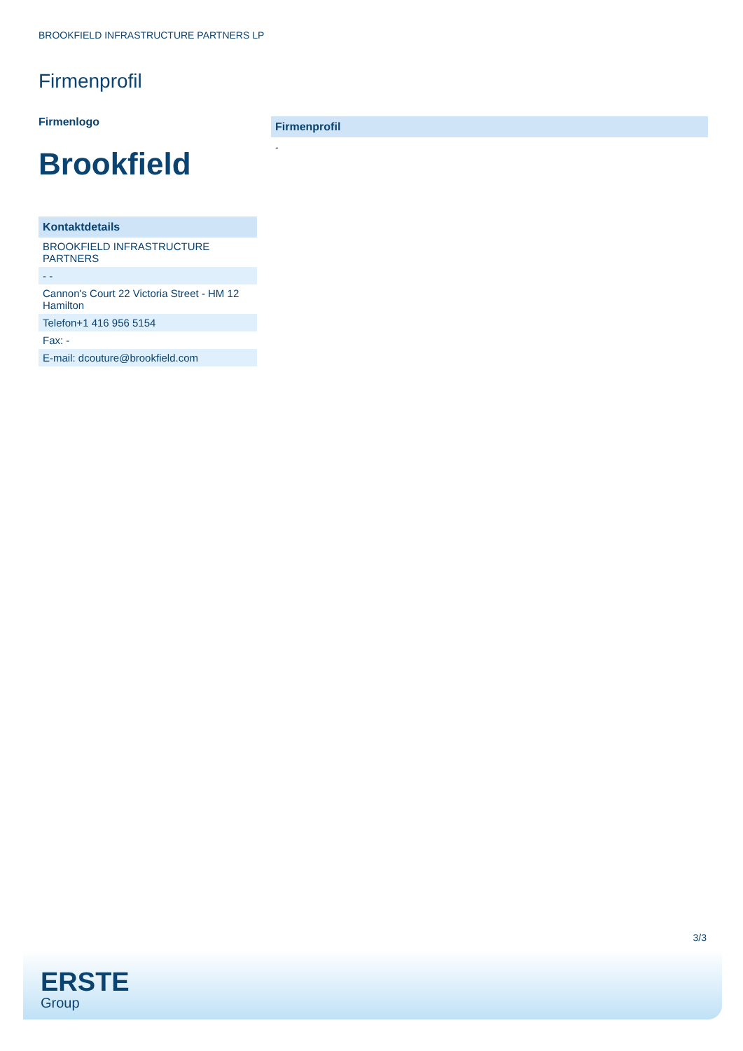BROOKFIELD INFRASTRUCTURE PARTNERS LP
Firmenprofil
Firmenlogo
Brookfield
| Kontaktdetails |
| --- |
| BROOKFIELD INFRASTRUCTURE PARTNERS |
| - - |
| Cannon's Court 22 Victoria Street - HM 12 Hamilton |
| Telefon+1 416 956 5154 |
| Fax: - |
| E-mail: dcouture@brookfield.com |
Firmenprofil
-
3/3
ERSTE
Group